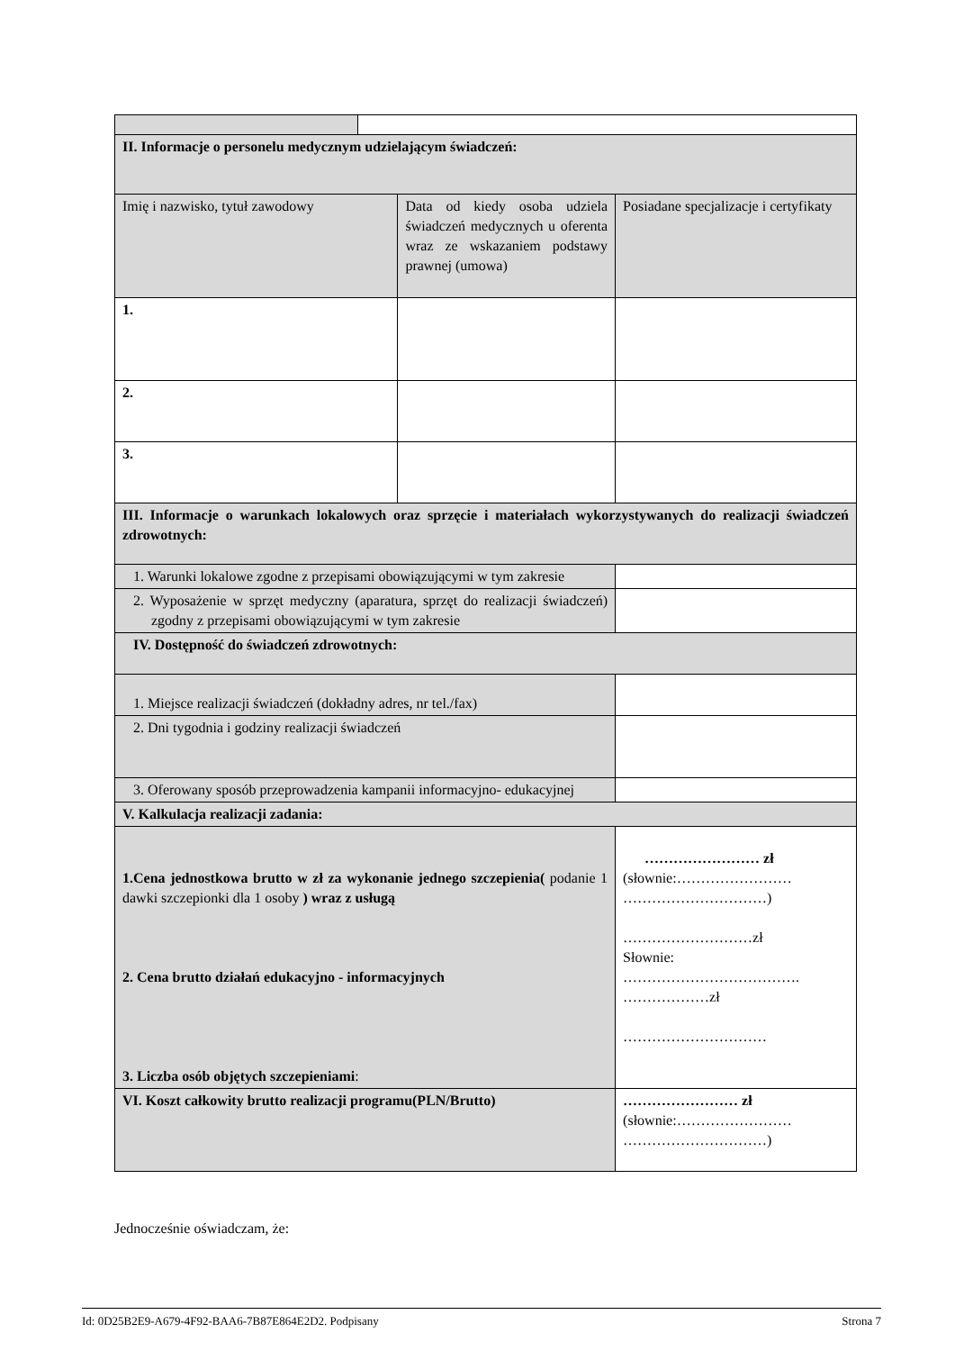| II. Informacje o personelu medycznym udzielającym świadczeń: | | | |
| Imię i nazwisko, tytuł zawodowy | | Data od kiedy osoba udziela świadczeń medycznych u oferenta wraz ze wskazaniem podstawy prawnej (umowa) | Posiadane specjalizacje i certyfikaty |
| 1. | | | |
| 2. | | | |
| 3. | | | |
| III. Informacje o warunkach lokalowych oraz sprzęcie i materiałach wykorzystywanych do realizacji świadczeń zdrowotnych: | | | |
| 1. Warunki lokalowe zgodne z przepisami obowiązującymi w tym zakresie | | | |
| 2. Wyposażenie w sprzęt medyczny (aparatura, sprzęt do realizacji świadczeń) zgodny z przepisami obowiązującymi w tym zakresie | | | |
| IV. Dostępność do świadczeń zdrowotnych: | | | |
| 1. Miejsce realizacji świadczeń (dokładny adres, nr tel./fax) | | | |
| 2. Dni tygodnia i godziny realizacji świadczeń | | | |
| 3. Oferowany sposób przeprowadzenia kampanii informacyjno- edukacyjnej | | | |
| V. Kalkulacja realizacji zadania: | | | |
| 1.Cena jednostkowa brutto w zł za wykonanie jednego szczepienia( podanie 1 dawki szczepionki dla 1 osoby ) wraz z usługą 2. Cena brutto działań edukacyjno - informacyjnych 3. Liczba osób objętych szczepieniami : | | | …………………… zł (słownie:…………………… …………………………) ………………………zł Słownie: ………………………………. ………………zł ………………………… |
| VI. Koszt całkowity brutto realizacji programu(PLN/Brutto) | | | …………………… zł (słownie:…………………… …………………………) |
Jednocześnie oświadczam, że:
Id: 0D25B2E9-A679-4F92-BAA6-7B87E864E2D2. Podpisany Strona 7